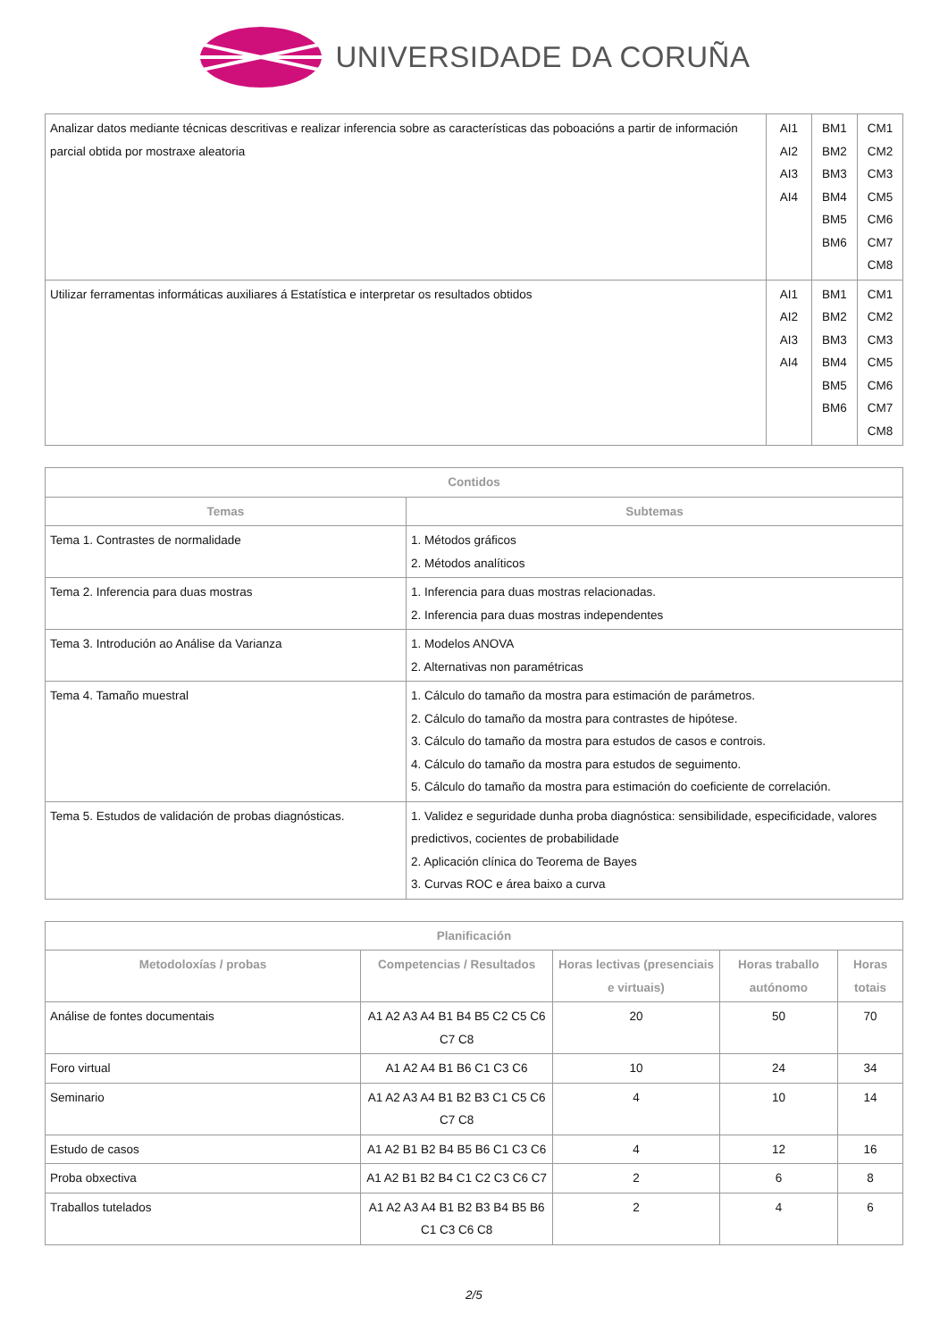UNIVERSIDADE DA CORUÑA
| Analizar datos mediante técnicas descritivas e realizar inferencia sobre as características das poboacións a partir de información parcial obtida por mostraxe aleatoria | AI1 AI2 AI3 AI4 | BM1 BM2 BM3 BM4 BM5 BM6 | CM1 CM2 CM3 CM5 CM6 CM7 CM8 |
| Utilizar ferramentas informáticas auxiliares á Estatística e interpretar os resultados obtidos | AI1 AI2 AI3 AI4 | BM1 BM2 BM3 BM4 BM5 BM6 | CM1 CM2 CM3 CM5 CM6 CM7 CM8 |
| Contidos | |
| --- | --- |
| Temas | Subtemas |
| Tema 1. Contrastes de normalidade | 1. Métodos gráficos 2. Métodos analíticos |
| Tema 2. Inferencia para duas mostras | 1. Inferencia para duas mostras relacionadas. 2. Inferencia para duas mostras independentes |
| Tema 3. Introdución ao Análise da Varianza | 1. Modelos ANOVA 2. Alternativas non paramétricas |
| Tema 4. Tamaño muestral | 1. Cálculo do tamaño da mostra para estimación de parámetros. 2. Cálculo do tamaño da mostra para contrastes de hipótese. 3. Cálculo do tamaño da mostra para estudos de casos e controis. 4. Cálculo do tamaño da mostra para estudos de seguimento. 5. Cálculo do tamaño da mostra para estimación do coeficiente de correlación. |
| Tema 5. Estudos de validación de probas diagnósticas. | 1. Validez e seguridade dunha proba diagnóstica: sensibilidade, especificidade, valores predictivos, cocientes de probabilidade 2. Aplicación clínica do Teorema de Bayes 3. Curvas ROC e área baixo a curva |
| Planificación | | | | |
| --- | --- | --- | --- | --- |
| Metodoloxías / probas | Competencias / Resultados | Horas lectivas (presenciais e virtuais) | Horas traballo autónomo | Horas totais |
| Análise de fontes documentais | A1 A2 A3 A4 B1 B4 B5 C2 C5 C6 C7 C8 | 20 | 50 | 70 |
| Foro virtual | A1 A2 A4 B1 B6 C1 C3 C6 | 10 | 24 | 34 |
| Seminario | A1 A2 A3 A4 B1 B2 B3 C1 C5 C6 C7 C8 | 4 | 10 | 14 |
| Estudo de casos | A1 A2 B1 B2 B4 B5 B6 C1 C3 C6 | 4 | 12 | 16 |
| Proba obxectiva | A1 A2 B1 B2 B4 C1 C2 C3 C6 C7 | 2 | 6 | 8 |
| Traballos tutelados | A1 A2 A3 A4 B1 B2 B3 B4 B5 B6 C1 C3 C6 C8 | 2 | 4 | 6 |
2/5